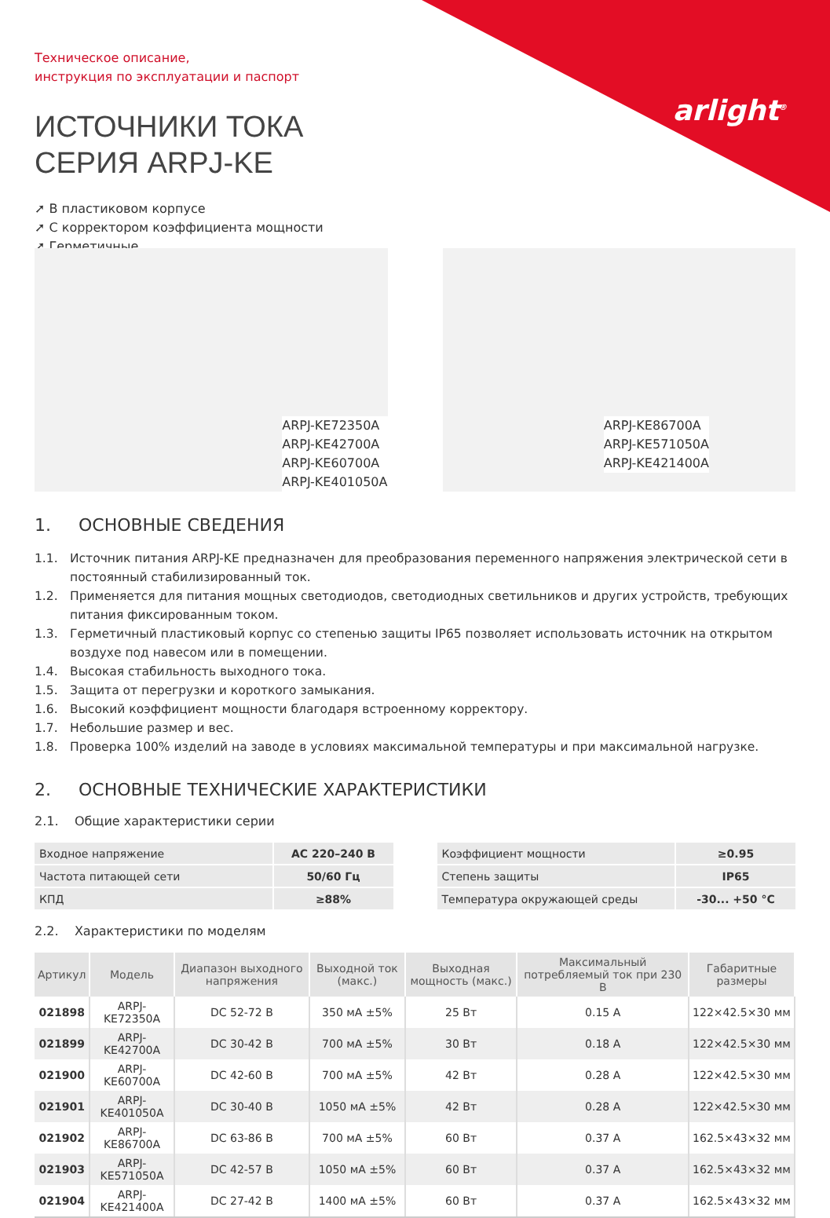arlight<sup>®</sup>
Техническое описание,
инструкция по эксплуатации и паспорт
ИСТОЧНИКИ ТОКА
СЕРИЯ ARPJ-KE
➚ В пластиковом корпусе
➚ С корректором коэффициента мощности
➚ Герметичные
ARPJ-KE72350A
ARPJ-KE42700A
ARPJ-KE60700A
ARPJ-KE401050A
ARPJ-KE86700A
ARPJ-KE571050A
ARPJ-KE421400A
1. ОСНОВНЫЕ СВЕДЕНИЯ
1.1. Источник питания ARPJ-KE предназначен для преобразования переменного напряжения электрической сети в постоянный стабилизированный ток.
1.2. Применяется для питания мощных светодиодов, светодиодных светильников и других устройств, требующих питания фиксированным током.
1.3. Герметичный пластиковый корпус со степенью защиты IP65 позволяет использовать источник на открытом воздухе под навесом или в помещении.
1.4. Высокая стабильность выходного тока.
1.5. Защита от перегрузки и короткого замыкания.
1.6. Высокий коэффициент мощности благодаря встроенному корректору.
1.7. Небольшие размер и вес.
1.8. Проверка 100% изделий на заводе в условиях максимальной температуры и при максимальной нагрузке.
2. ОСНОВНЫЕ ТЕХНИЧЕСКИЕ ХАРАКТЕРИСТИКИ
2.1. Общие характеристики серии
| Входное напряжение | AC 220–240 В |
| Частота питающей сети | 50/60 Гц |
| КПД | ≥88% |
| Коэффициент мощности | ≥0.95 |
| Степень защиты | IP65 |
| Температура окружающей среды | -30... +50 °C |
2.2. Характеристики по моделям
| Артикул | Модель | Диапазон выходного напряжения | Выходной ток (макс.) | Выходная мощность (макс.) | Максимальный потребляемый ток при 230 В | Габаритные размеры |
| --- | --- | --- | --- | --- | --- | --- |
| 021898 | ARPJ-KE72350A | DC 52-72 В | 350 мА ±5% | 25 Вт | 0.15 А | 122×42.5×30 мм |
| 021899 | ARPJ-KE42700A | DC 30-42 В | 700 мА ±5% | 30 Вт | 0.18 А | 122×42.5×30 мм |
| 021900 | ARPJ-KE60700A | DC 42-60 В | 700 мА ±5% | 42 Вт | 0.28 А | 122×42.5×30 мм |
| 021901 | ARPJ-KE401050A | DC 30-40 В | 1050 мА ±5% | 42 Вт | 0.28 А | 122×42.5×30 мм |
| 021902 | ARPJ-KE86700A | DC 63-86 В | 700 мА ±5% | 60 Вт | 0.37 А | 162.5×43×32 мм |
| 021903 | ARPJ-KE571050A | DC 42-57 В | 1050 мА ±5% | 60 Вт | 0.37 А | 162.5×43×32 мм |
| 021904 | ARPJ-KE421400A | DC 27-42 В | 1400 мА ±5% | 60 Вт | 0.37 А | 162.5×43×32 мм |